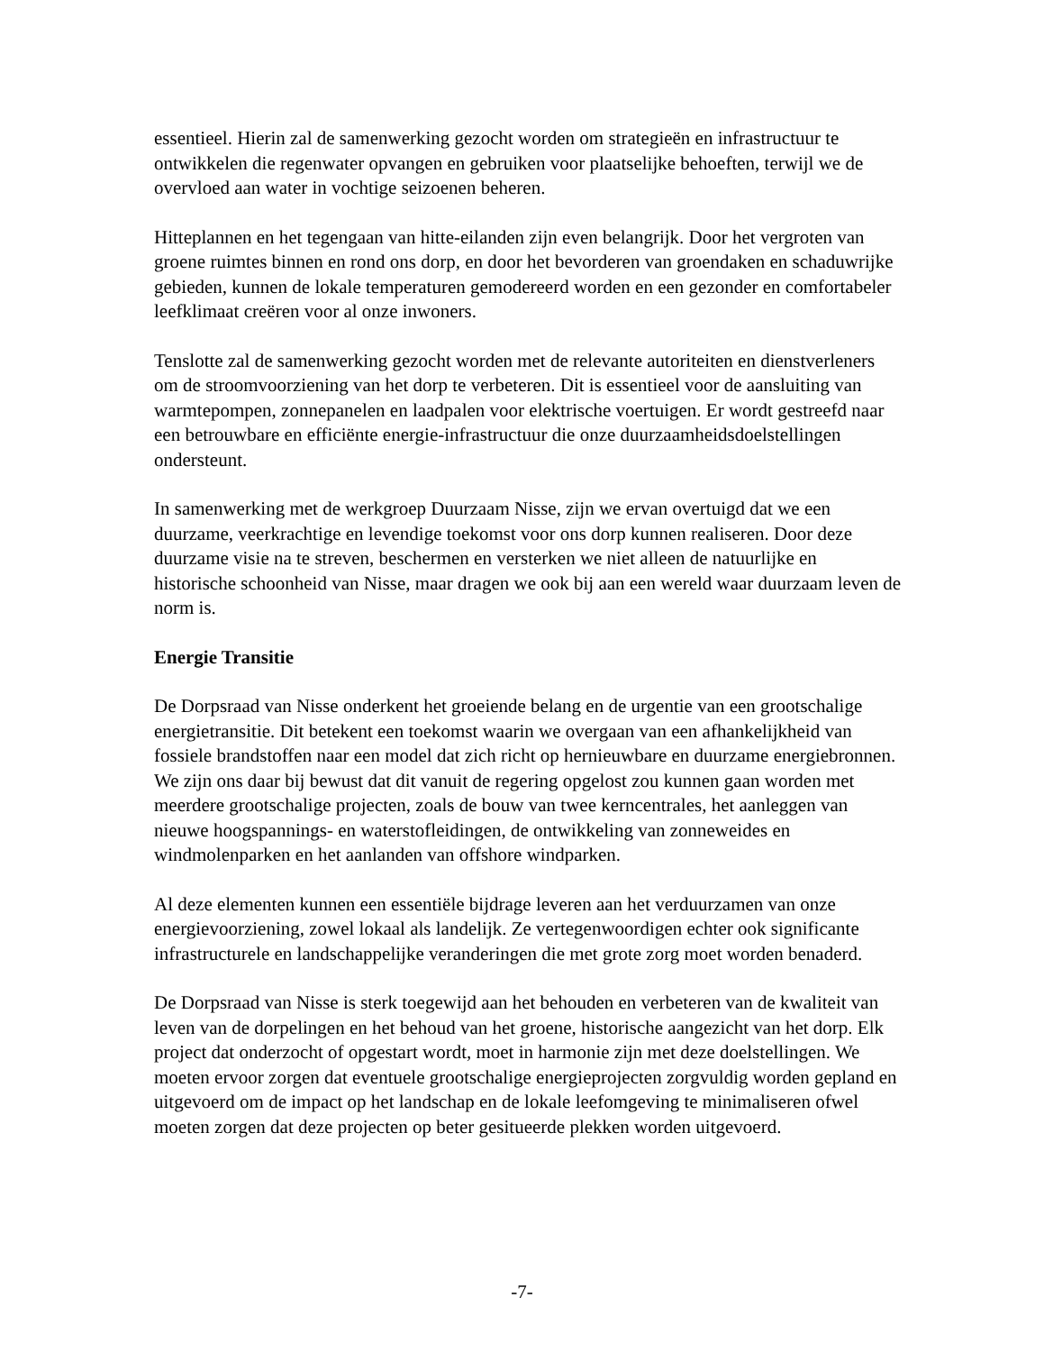essentieel. Hierin zal de samenwerking gezocht worden om strategieën en infrastructuur te ontwikkelen die regenwater opvangen en gebruiken voor plaatselijke behoeften, terwijl we de overvloed aan water in vochtige seizoenen beheren.
Hitteplannen en het tegengaan van hitte-eilanden zijn even belangrijk. Door het vergroten van groene ruimtes binnen en rond ons dorp, en door het bevorderen van groendaken en schaduwrijke gebieden, kunnen de lokale temperaturen gemodereerd worden en een gezonder en comfortabeler leefklimaat creëren voor al onze inwoners.
Tenslotte zal de samenwerking gezocht worden met de relevante autoriteiten en dienstverleners om de stroomvoorziening van het dorp te verbeteren. Dit is essentieel voor de aansluiting van warmtepompen, zonnepanelen en laadpalen voor elektrische voertuigen. Er wordt gestreefd naar een betrouwbare en efficiënte energie-infrastructuur die onze duurzaamheidsdoelstellingen ondersteunt.
In samenwerking met de werkgroep Duurzaam Nisse, zijn we ervan overtuigd dat we een duurzame, veerkrachtige en levendige toekomst voor ons dorp kunnen realiseren. Door deze duurzame visie na te streven, beschermen en versterken we niet alleen de natuurlijke en historische schoonheid van Nisse, maar dragen we ook bij aan een wereld waar duurzaam leven de norm is.
Energie Transitie
De Dorpsraad van Nisse onderkent het groeiende belang en de urgentie van een grootschalige energietransitie. Dit betekent een toekomst waarin we overgaan van een afhankelijkheid van fossiele brandstoffen naar een model dat zich richt op hernieuwbare en duurzame energiebronnen. We zijn ons daar bij bewust dat dit vanuit de regering opgelost zou kunnen gaan worden met meerdere grootschalige projecten, zoals de bouw van twee kerncentrales, het aanleggen van nieuwe hoogspannings- en waterstofleidingen, de ontwikkeling van zonneweides en windmolenparken en het aanlanden van offshore windparken.
Al deze elementen kunnen een essentiële bijdrage leveren aan het verduurzamen van onze energievoorziening, zowel lokaal als landelijk. Ze vertegenwoordigen echter ook significante infrastructurele en landschappelijke veranderingen die met grote zorg moet worden benaderd.
De Dorpsraad van Nisse is sterk toegewijd aan het behouden en verbeteren van de kwaliteit van leven van de dorpelingen en het behoud van het groene, historische aangezicht van het dorp. Elk project dat onderzocht of opgestart wordt, moet in harmonie zijn met deze doelstellingen. We moeten ervoor zorgen dat eventuele grootschalige energieprojecten zorgvuldig worden gepland en uitgevoerd om de impact op het landschap en de lokale leefomgeving te minimaliseren ofwel moeten zorgen dat deze projecten op beter gesitueerde plekken worden uitgevoerd.
-7-